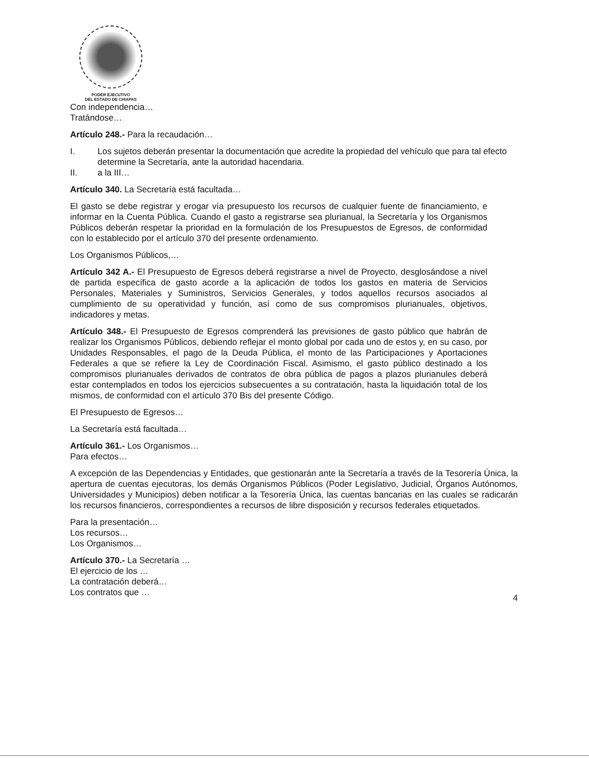PODER EJECUTIVO
DEL ESTADO DE CHIAPAS
Con independencia…
Tratándose…
Artículo 248.- Para la recaudación…
I. Los sujetos deberán presentar la documentación que acredite la propiedad del vehículo que para tal efecto determine la Secretaría, ante la autoridad hacendaria.
II. a la III…
Artículo 340. La Secretaría está facultada…
El gasto se debe registrar y erogar vía presupuesto los recursos de cualquier fuente de financiamiento, e informar en la Cuenta Pública. Cuando el gasto a registrarse sea plurianual, la Secretaría y los Organismos Públicos deberán respetar la prioridad en la formulación de los Presupuestos de Egresos, de conformidad con lo establecido por el artículo 370 del presente ordenamiento.
Los Organismos Públicos,…
Artículo 342 A.- El Presupuesto de Egresos deberá registrarse a nivel de Proyecto, desglosándose a nivel de partida específica de gasto acorde a la aplicación de todos los gastos en materia de Servicios Personales, Materiales y Suministros, Servicios Generales, y todos aquellos recursos asociados al cumplimiento de su operatividad y función, así como de sus compromisos plurianuales, objetivos, indicadores y metas.
Artículo 348.- El Presupuesto de Egresos comprenderá las previsiones de gasto público que habrán de realizar los Organismos Públicos, debiendo reflejar el monto global por cada uno de estos y, en su caso, por Unidades Responsables, el pago de la Deuda Pública, el monto de las Participaciones y Aportaciones Federales a que se refiere la Ley de Coordinación Fiscal. Asimismo, el gasto público destinado a los compromisos plurianuales derivados de contratos de obra pública de pagos a plazos plurianules deberá estar contemplados en todos los ejercicios subsecuentes a su contratación, hasta la liquidación total de los mismos, de conformidad con el artículo 370 Bis del presente Código.
El Presupuesto de Egresos…
La Secretaría está facultada…
Artículo 361.- Los Organismos…
Para efectos…
A excepción de las Dependencias y Entidades, que gestionarán ante la Secretaría a través de la Tesorería Única, la apertura de cuentas ejecutoras, los demás Organismos Públicos (Poder Legislativo, Judicial, Órganos Autónomos, Universidades y Municipios) deben notificar a la Tesorería Única, las cuentas bancarias en las cuales se radicarán los recursos financieros, correspondientes a recursos de libre disposición y recursos federales etiquetados.
Para la presentación…
Los recursos…
Los Organismos…
Artículo 370.- La Secretaría …
El ejercicio de los …
La contratación deberá…
Los contratos que …
4